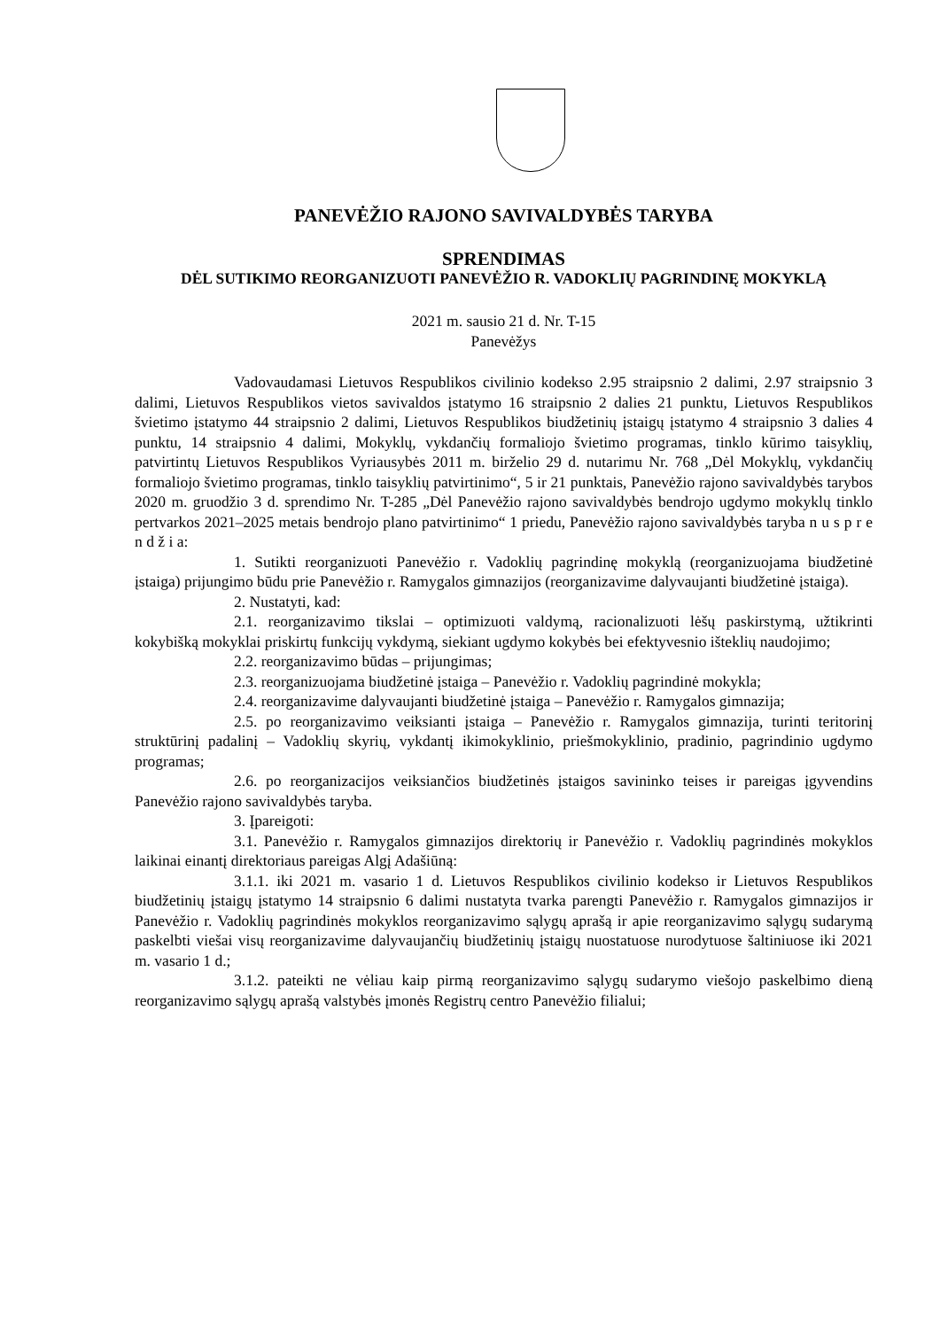PANEVĖŽIO RAJONO SAVIVALDYBĖS TARYBA
SPRENDIMAS
DĖL SUTIKIMO REORGANIZUOTI PANEVĖŽIO R. VADOKLIŲ PAGRINDINĘ MOKYKLĄ
2021 m. sausio 21 d. Nr. T-15
Panevėžys
Vadovaudamasi Lietuvos Respublikos civilinio kodekso 2.95 straipsnio 2 dalimi, 2.97 straipsnio 3 dalimi, Lietuvos Respublikos vietos savivaldos įstatymo 16 straipsnio 2 dalies 21 punktu, Lietuvos Respublikos švietimo įstatymo 44 straipsnio 2 dalimi, Lietuvos Respublikos biudžetinių įstaigų įstatymo 4 straipsnio 3 dalies 4 punktu, 14 straipsnio 4 dalimi, Mokyklų, vykdančių formaliojo švietimo programas, tinklo kūrimo taisyklių, patvirtintų Lietuvos Respublikos Vyriausybės 2011 m. birželio 29 d. nutarimu Nr. 768 „Dėl Mokyklų, vykdančių formaliojo švietimo programas, tinklo taisyklių patvirtinimo“, 5 ir 21 punktais, Panevėžio rajono savivaldybės tarybos 2020 m. gruodžio 3 d. sprendimo Nr. T-285 „Dėl Panevėžio rajono savivaldybės bendrojo ugdymo mokyklų tinklo pertvarkos 2021–2025 metais bendrojo plano patvirtinimo“ 1 priedu, Panevėžio rajono savivaldybės taryba n u s p r e n d ž i a:
1. Sutikti reorganizuoti Panevėžio r. Vadoklių pagrindinę mokyklą (reorganizuojama biudžetinė įstaiga) prijungimo būdu prie Panevėžio r. Ramygalos gimnazijos (reorganizavime dalyvaujanti biudžetinė įstaiga).
2. Nustatyti, kad:
2.1. reorganizavimo tikslai – optimizuoti valdymą, racionalizuoti lėšų paskirstymą, užtikrinti kokybišką mokyklai priskirtų funkcijų vykdymą, siekiant ugdymo kokybės bei efektyvesnio išteklių naudojimo;
2.2. reorganizavimo būdas – prijungimas;
2.3. reorganizuojama biudžetinė įstaiga – Panevėžio r. Vadoklių pagrindinė mokykla;
2.4. reorganizavime dalyvaujanti biudžetinė įstaiga – Panevėžio r. Ramygalos gimnazija;
2.5. po reorganizavimo veiksianti įstaiga – Panevėžio r. Ramygalos gimnazija, turinti teritorinį struktūrinį padalinį – Vadoklių skyrių, vykdantį ikimokyklinio, priešmokyklinio, pradinio, pagrindinio ugdymo programas;
2.6. po reorganizacijos veiksiančios biudžetinės įstaigos savininko teises ir pareigas įgyvendins Panevėžio rajono savivaldybės taryba.
3. Įpareigoti:
3.1. Panevėžio r. Ramygalos gimnazijos direktorių ir Panevėžio r. Vadoklių pagrindinės mokyklos laikinai einantį direktoriaus pareigas Algį Adašiūną:
3.1.1. iki 2021 m. vasario 1 d. Lietuvos Respublikos civilinio kodekso ir Lietuvos Respublikos biudžetinių įstaigų įstatymo 14 straipsnio 6 dalimi nustatyta tvarka parengti Panevėžio r. Ramygalos gimnazijos ir Panevėžio r. Vadoklių pagrindinės mokyklos reorganizavimo sąlygų aprašą ir apie reorganizavimo sąlygų sudarymą paskelbti viešai visų reorganizavime dalyvaujančių biudžetinių įstaigų nuostatuose nurodytuose šaltiniuose iki 2021 m. vasario 1 d.;
3.1.2. pateikti ne vėliau kaip pirmą reorganizavimo sąlygų sudarymo viešojo paskelbimo dieną reorganizavimo sąlygų aprašą valstybės įmonės Registrų centro Panevėžio filialui;